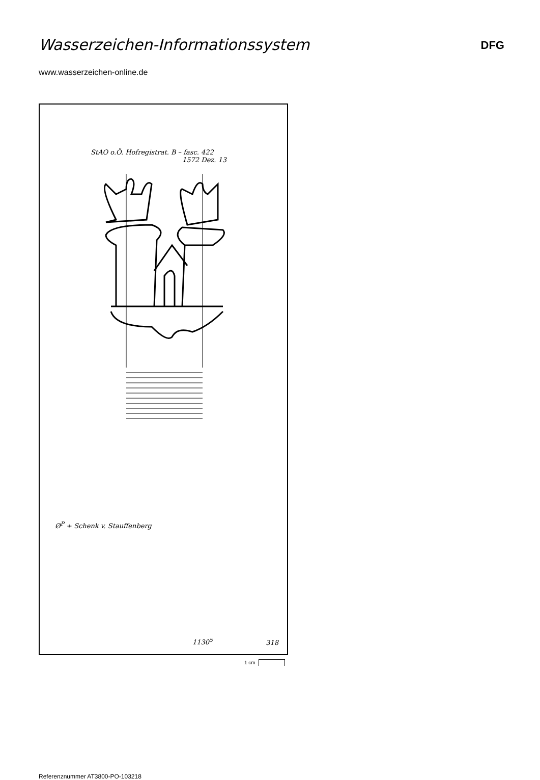Wasserzeichen-Informationssystem
DFG
www.wasserzeichen-online.de
StAO o.Ö. Hofregistrat. B – fasc. 422
1572 Dez. 13
Ø<sup>P</sup> + Schenk v. Stauffenberg
1130<sup>5</sup> 318
1 cm
Referenznummer AT3800-PO-103218